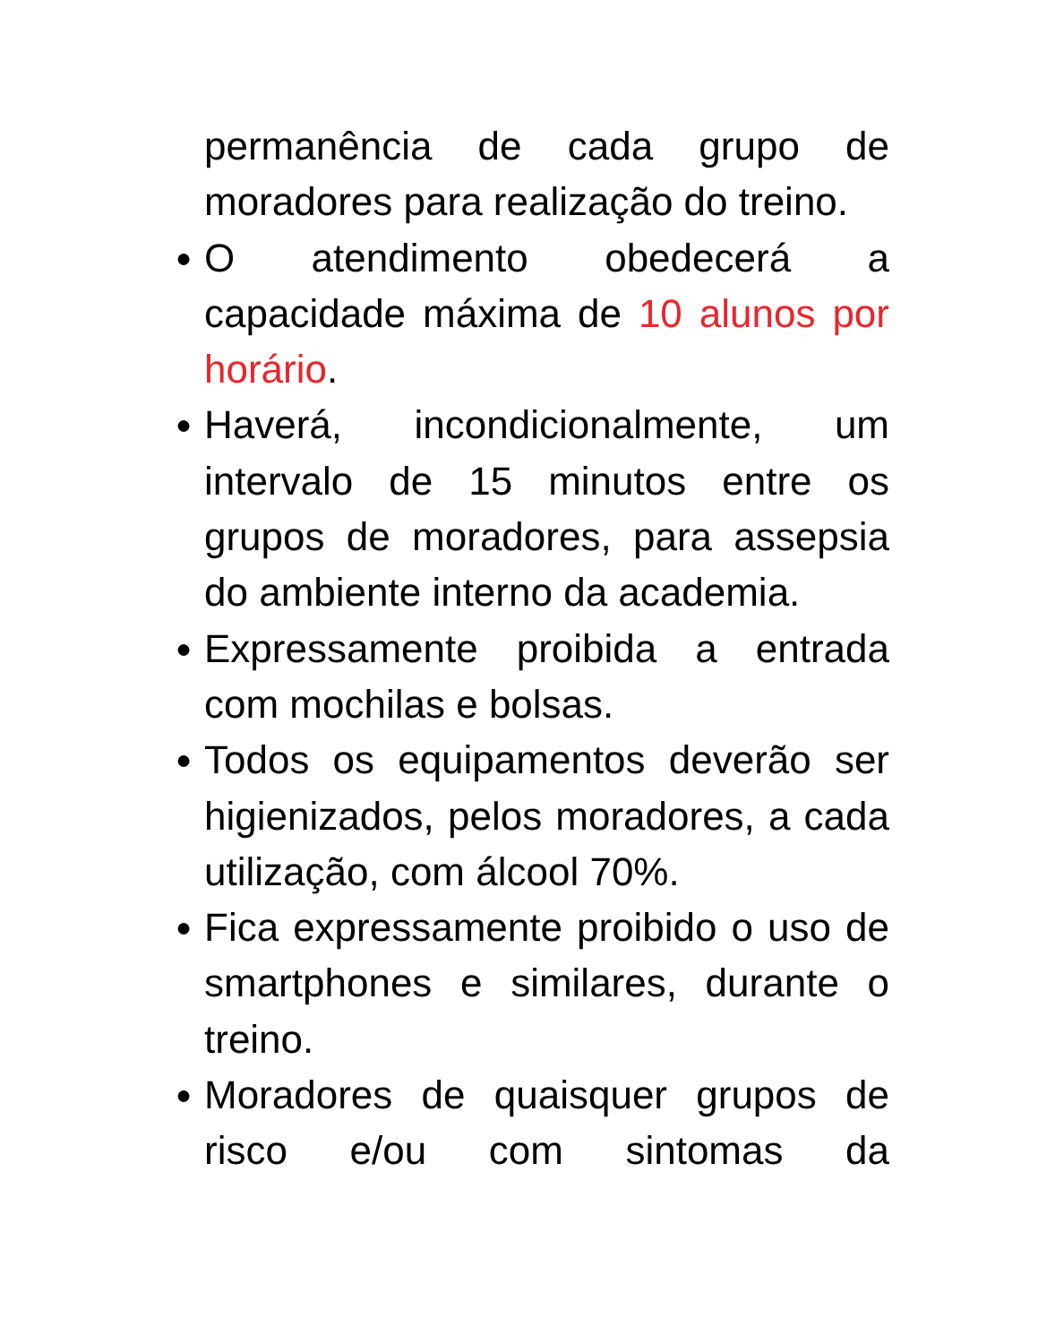permanência de cada grupo de moradores para realização do treino.
● O atendimento obedecerá a capacidade máxima de 10 alunos por horário.
● Haverá, incondicionalmente, um intervalo de 15 minutos entre os grupos de moradores, para assepsia do ambiente interno da academia.
● Expressamente proibida a entrada com mochilas e bolsas.
● Todos os equipamentos deverão ser higienizados, pelos moradores, a cada utilização, com álcool 70%.
● Fica expressamente proibido o uso de smartphones e similares, durante o treino.
● Moradores de quaisquer grupos de risco e/ou com sintomas da